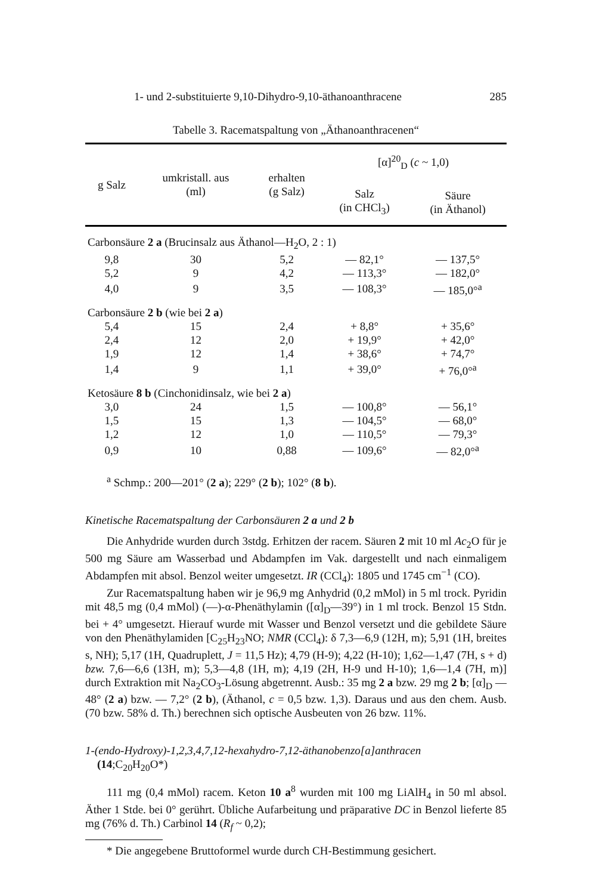1- und 2-substituierte 9,10-Dihydro-9,10-äthanoanthracene 285
Tabelle 3. Racematspaltung von „Äthanoanthracenen“
| g Salz | umkristall. aus (ml) | erhalten (g Salz) | [α]<sup>20</sup><sub>D</sub> ( c ~ 1,0) | |
| --- | --- | --- | --- | --- |
| | | | Salz (in CHCl<sub>3</sub>) | Säure (in Äthanol) |
| Carbonsäure 2 a (Brucinsalz aus Äthanol—H<sub>2</sub>O, 2 : 1) | | | | |
| 9,8 | 30 | 5,2 | — 82,1° | — 137,5° |
| 5,2 | 9 | 4,2 | — 113,3° | — 182,0° |
| 4,0 | 9 | 3,5 | — 108,3° | — 185,0°<sup>a</sup> |
| Carbonsäure 2 b (wie bei 2 a ) | | | | |
| 5,4 | 15 | 2,4 | + 8,8° | + 35,6° |
| 2,4 | 12 | 2,0 | + 19,9° | + 42,0° |
| 1,9 | 12 | 1,4 | + 38,6° | + 74,7° |
| 1,4 | 9 | 1,1 | + 39,0° | + 76,0°<sup>a</sup> |
| Ketosäure 8 b (Cinchonidinsalz, wie bei 2 a ) | | | | |
| 3,0 | 24 | 1,5 | — 100,8° | — 56,1° |
| 1,5 | 15 | 1,3 | — 104,5° | — 68,0° |
| 1,2 | 12 | 1,0 | — 110,5° | — 79,3° |
| 0,9 | 10 | 0,88 | — 109,6° | — 82,0°<sup>a</sup> |
<sup>a</sup> Schmp.: 200—201° (2 a); 229° (2 b); 102° (8 b).
Kinetische Racematspaltung der Carbonsäuren 2 a und 2 b
Die Anhydride wurden durch 3stdg. Erhitzen der racem. Säuren 2 mit 10 ml Ac<sub>2</sub>O für je 500 mg Säure am Wasserbad und Abdampfen im Vak. dargestellt und nach einmaligem Abdampfen mit absol. Benzol weiter umgesetzt. IR (CCl<sub>4</sub>): 1805 und 1745 cm<sup>−1</sup> (CO).
Zur Racematspaltung haben wir je 96,9 mg Anhydrid (0,2 mMol) in 5 ml trock. Pyridin mit 48,5 mg (0,4 mMol) (—)-α-Phenäthylamin ([α]<sub>D</sub>—39°) in 1 ml trock. Benzol 15 Stdn. bei + 4° umgesetzt. Hierauf wurde mit Wasser und Benzol versetzt und die gebildete Säure von den Phenäthylamiden [C<sub>25</sub>H<sub>23</sub>NO; NMR (CCl<sub>4</sub>): δ 7,3—6,9 (12H, m); 5,91 (1H, breites s, NH); 5,17 (1H, Quadruplett, J = 11,5 Hz); 4,79 (H-9); 4,22 (H-10); 1,62—1,47 (7H, s + d) bzw. 7,6—6,6 (13H, m); 5,3—4,8 (1H, m); 4,19 (2H, H-9 und H-10); 1,6—1,4 (7H, m)] durch Extraktion mit Na<sub>2</sub>CO<sub>3</sub>-Lösung abgetrennt. Ausb.: 35 mg 2 a bzw. 29 mg 2 b; [α]<sub>D</sub> — 48° (2 a) bzw. — 7,2° (2 b), (Äthanol, c = 0,5 bzw. 1,3). Daraus und aus den chem. Ausb. (70 bzw. 58% d. Th.) berechnen sich optische Ausbeuten von 26 bzw. 11%.
1-(endo-Hydroxy)-1,2,3,4,7,12-hexahydro-7,12-äthanobenzo[a]anthracen
(14;C<sub>20</sub>H<sub>20</sub>O*)
111 mg (0,4 mMol) racem. Keton 10 a<sup>8</sup> wurden mit 100 mg LiAlH<sub>4</sub> in 50 ml absol. Äther 1 Stde. bei 0° gerührt. Übliche Aufarbeitung und präparative DC in Benzol lieferte 85 mg (76% d. Th.) Carbinol 14 (R<sub>f</sub> ~ 0,2);
* Die angegebene Bruttoformel wurde durch CH-Bestimmung gesichert.